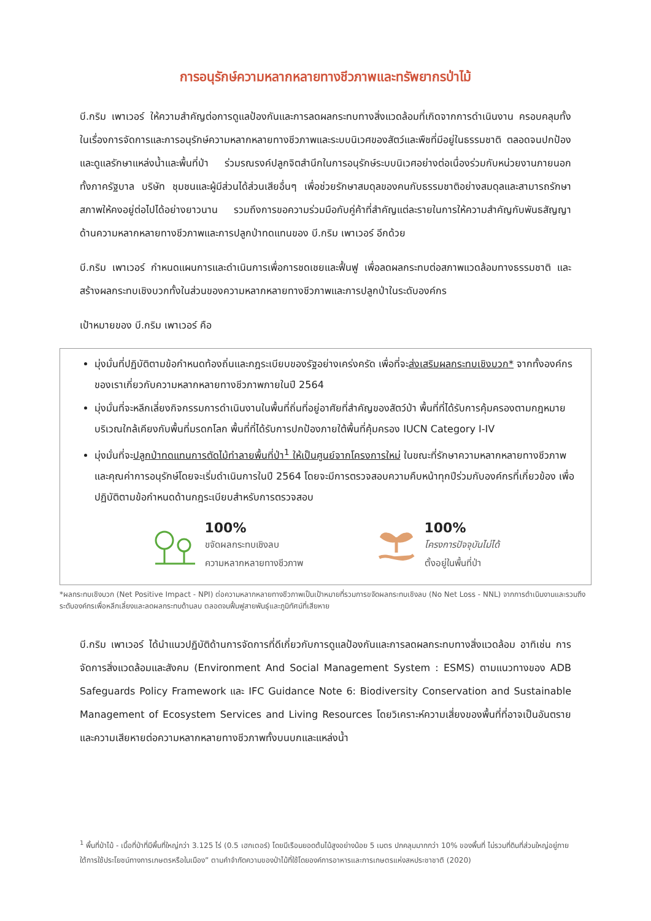การอนุรักษ์ความหลากหลายทางชีวภาพและทรัพยากรป่าไม้
บี.กริม เพาเวอร์ ให้ความสำคัญต่อการดูแลป้องกันและการลดผลกระทบทางสิ่งแวดล้อมที่เกิดจากการดำเนินงาน ครอบคลุมทั้งในเรื่องการจัดการและการอนุรักษ์ความหลากหลายทางชีวภาพและระบบนิเวศของสัตว์และพืชที่มีอยู่ในธรรมชาติ ตลอดจนปกป้องและดูแลรักษาแหล่งน้ำและพื้นที่ป่า ร่วมรณรงค์ปลูกจิตสำนึกในการอนุรักษ์ระบบนิเวศอย่างต่อเนื่องร่วมกับหน่วยงานภายนอก ทั้งภาครัฐบาล บริษัท ชุมชนและผู้มีส่วนได้ส่วนเสียอื่นๆ เพื่อช่วยรักษาสมดุลของคนกับธรรมชาติอย่างสมดุลและสามารถรักษาสภาพให้คงอยู่ต่อไปได้อย่างยาวนาน รวมถึงการขอความร่วมมือกับคู่ค้าที่สำคัญแต่ละรายในการให้ความสำคัญกับพันธสัญญาด้านความหลากหลายทางชีวภาพและการปลูกป่าทดแทนของ บี.กริม เพาเวอร์ อีกด้วย
บี.กริม เพาเวอร์ กำหนดแผนการและดำเนินการเพื่อการชดเชยและฟื้นฟู เพื่อลดผลกระทบต่อสภาพแวดล้อมทางธรรมชาติ และสร้างผลกระทบเชิงบวกทั้งในส่วนของความหลากหลายทางชีวภาพและการปลูกป่าในระดับองค์กร
เป้าหมายของ บี.กริม เพาเวอร์ คือ
มุ่งมั่นที่ปฏิบัติตามข้อกำหนดท้องถิ่นและกฎระเบียบของรัฐอย่างเคร่งครัด เพื่อที่จะส่งเสริมผลกระทบเชิงบวก* จากทั้งองค์กรของเราเกี่ยวกับความหลากหลายทางชีวภาพภายในปี 2564
มุ่งมั่นที่จะหลีกเลี่ยงกิจกรรมการดำเนินงานในพื้นที่ถิ่นที่อยู่อาศัยที่สำคัญของสัตว์ป่า พื้นที่ที่ได้รับการคุ้มครองตามกฎหมาย บริเวณใกล้เคียงกับพื้นที่มรดกโลก พื้นที่ที่ได้รับการปกป้องภายใต้พื้นที่คุ้มครอง IUCN Category I-IV
มุ่งมั่นที่จะปลูกป่าทดแทนการตัดไม้ทำลายพื้นที่ป่า<sup>1</sup> ให้เป็นศูนย์จากโครงการใหม่ ในขณะที่รักษาความหลากหลายทางชีวภาพและคุณค่าการอนุรักษ์โดยจะเริ่มดำเนินการในปี 2564 โดยจะมีการตรวจสอบความคืบหน้าทุกปีร่วมกับองค์กรที่เกี่ยวข้อง เพื่อปฏิบัติตามข้อกำหนดด้านกฎระเบียบสำหรับการตรวจสอบ
100%
ขจัดผลกระทบเชิงลบ
ความหลากหลายทางชีวภาพ
100%
โครงการปัจจุบันไม่ได้
ตั้งอยู่ในพื้นที่ป่า
*ผลกระทบเชิงบวก (Net Positive Impact - NPI) ต่อความหลากหลายทางชีวภาพเป็นเป้าหมายที่รวมการขจัดผลกระทบเชิงลบ (No Net Loss - NNL) จากการดำเนินงานและรวมถึงระดับองค์กรเพื่อหลีกเลี่ยงและลดผลกระทบด้านลบ ตลอดจนฟื้นฟูสายพันธุ์และภูมิทัศน์ที่เสียหาย
บี.กริม เพาเวอร์ ได้นำแนวปฏิบัติด้านการจัดการที่ดีเกี่ยวกับการดูแลป้องกันและการลดผลกระทบทางสิ่งแวดล้อม อาทิเช่น การจัดการสิ่งแวดล้อมและสังคม (Environment And Social Management System : ESMS) ตามแนวทางของ ADB Safeguards Policy Framework และ IFC Guidance Note 6: Biodiversity Conservation and Sustainable Management of Ecosystem Services and Living Resources โดยวิเคราะห์ความเสี่ยงของพื้นที่ที่อาจเป็นอันตรายและความเสียหายต่อความหลากหลายทางชีวภาพทั้งบนบกและแหล่งน้ำ
<sup>1</sup> พื้นที่ป่าไม้ - เนื้อที่ป่าที่มีพื้นที่ใหญ่กว่า 3.125 ไร่ (0.5 เฮกเตอร์) โดยมีเรือนยอดต้นไม้สูงอย่างน้อย 5 เมตร ปกคลุมมากกว่า 10% ของพื้นที่ ไม่รวมที่ดินที่ส่วนใหญ่อยู่ภายใต้การใช้ประโยชน์ทางการเกษตรหรือในเมือง” ตามคำจำกัดความของป่าไม้ที่ใช้โดยองค์การอาหารและการเกษตรแห่งสหประชาชาติ (2020)